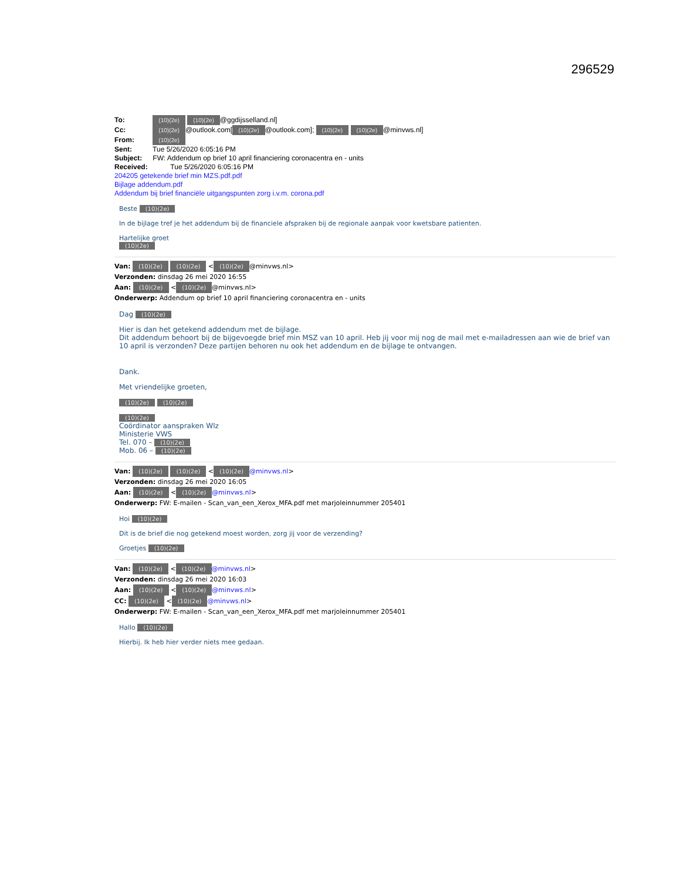296529
To: (10)(2e) (10)(2e) @ggdijsselland.nl]
Cc: (10)(2e) @outlook.com[(10)(2e) @outlook.com]; (10)(2e) (10)(2e) @minvws.nl]
From: (10)(2e)
Sent: Tue 5/26/2020 6:05:16 PM
Subject: FW: Addendum op brief 10 april financiering coronacentra en - units
Received: Tue 5/26/2020 6:05:16 PM
204205 getekende brief min MZS.pdf.pdf
Bijlage addendum.pdf
Addendum bij brief financiële uitgangspunten zorg i.v.m. corona.pdf
Beste (10)(2e)
In de bijlage tref je het addendum bij de financiele afspraken bij de regionale aanpak voor kwetsbare patienten.
Hartelijke groet
(10)(2e)
Van: (10)(2e) (10)(2e) < (10)(2e) @minvws.nl>
Verzonden: dinsdag 26 mei 2020 16:55
Aan: (10)(2e) < (10)(2e) @minvws.nl>
Onderwerp: Addendum op brief 10 april financiering coronacentra en - units
Dag (10)(2e)
Hier is dan het getekend addendum met de bijlage.
Dit addendum behoort bij de bijgevoegde brief min MSZ van 10 april. Heb jij voor mij nog de mail met e-mailadressen aan wie de brief van 10 april is verzonden? Deze partijen behoren nu ook het addendum en de bijlage te ontvangen.
Dank.
Met vriendelijke groeten,
(10)(2e) (10)(2e)
(10)(2e)
Coördinator aanspraken Wlz
Ministerie VWS
Tel. 070 – (10)(2e)
Mob. 06 – (10)(2e)
Van: (10)(2e) (10)(2e) < (10)(2e) @minvws.nl>
Verzonden: dinsdag 26 mei 2020 16:05
Aan: (10)(2e) < (10)(2e) @minvws.nl>
Onderwerp: FW: E-mailen - Scan_van_een_Xerox_MFA.pdf met marjoleinnummer 205401
Hoi (10)(2e)
Dit is de brief die nog getekend moest worden, zorg jij voor de verzending?
Groetjes (10)(2e)
Van: (10)(2e) < (10)(2e) @minvws.nl>
Verzonden: dinsdag 26 mei 2020 16:03
Aan: (10)(2e) < (10)(2e) @minvws.nl>
CC: (10)(2e) < (10)(2e) @minvws.nl>
Onderwerp: FW: E-mailen - Scan_van_een_Xerox_MFA.pdf met marjoleinnummer 205401
Hallo (10)(2e)
Hierbij. Ik heb hier verder niets mee gedaan.